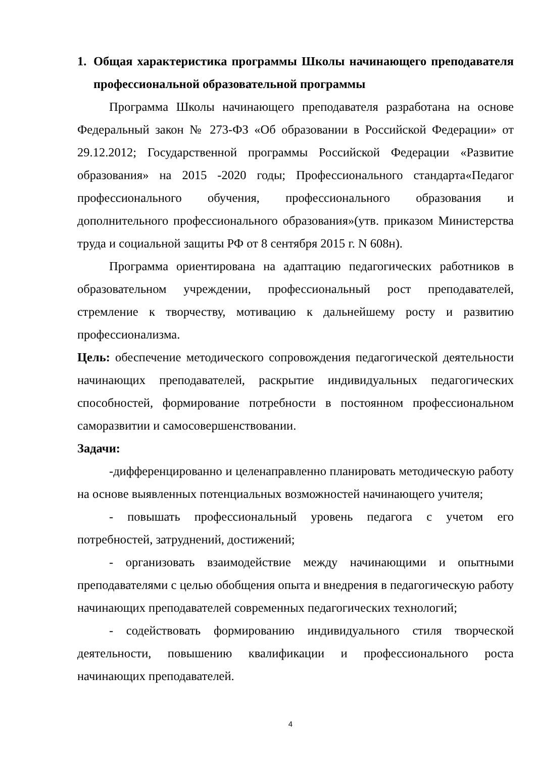1. Общая характеристика программы Школы начинающего преподавателя профессиональной образовательной программы
Программа Школы начинающего преподавателя разработана на основе Федеральный закон № 273-ФЗ «Об образовании в Российской Федерации» от 29.12.2012; Государственной программы Российской Федерации «Развитие образования» на 2015 -2020 годы; Профессионального стандарта«Педагог профессионального обучения, профессионального образования и дополнительного профессионального образования»(утв. приказом Министерства труда и социальной защиты РФ от 8 сентября 2015 г. N 608н).
Программа ориентирована на адаптацию педагогических работников в образовательном учреждении, профессиональный рост преподавателей, стремление к творчеству, мотивацию к дальнейшему росту и развитию профессионализма.
Цель: обеспечение методического сопровождения педагогической деятельности начинающих преподавателей, раскрытие индивидуальных педагогических способностей, формирование потребности в постоянном профессиональном саморазвитии и самосовершенствовании.
Задачи:
-дифференцированно и целенаправленно планировать методическую работу на основе выявленных потенциальных возможностей начинающего учителя;
- повышать профессиональный уровень педагога с учетом его потребностей, затруднений, достижений;
- организовать взаимодействие между начинающими и опытными преподавателями с целью обобщения опыта и внедрения в педагогическую работу начинающих преподавателей современных педагогических технологий;
- содействовать формированию индивидуального стиля творческой деятельности, повышению квалификации и профессионального роста начинающих преподавателей.
4